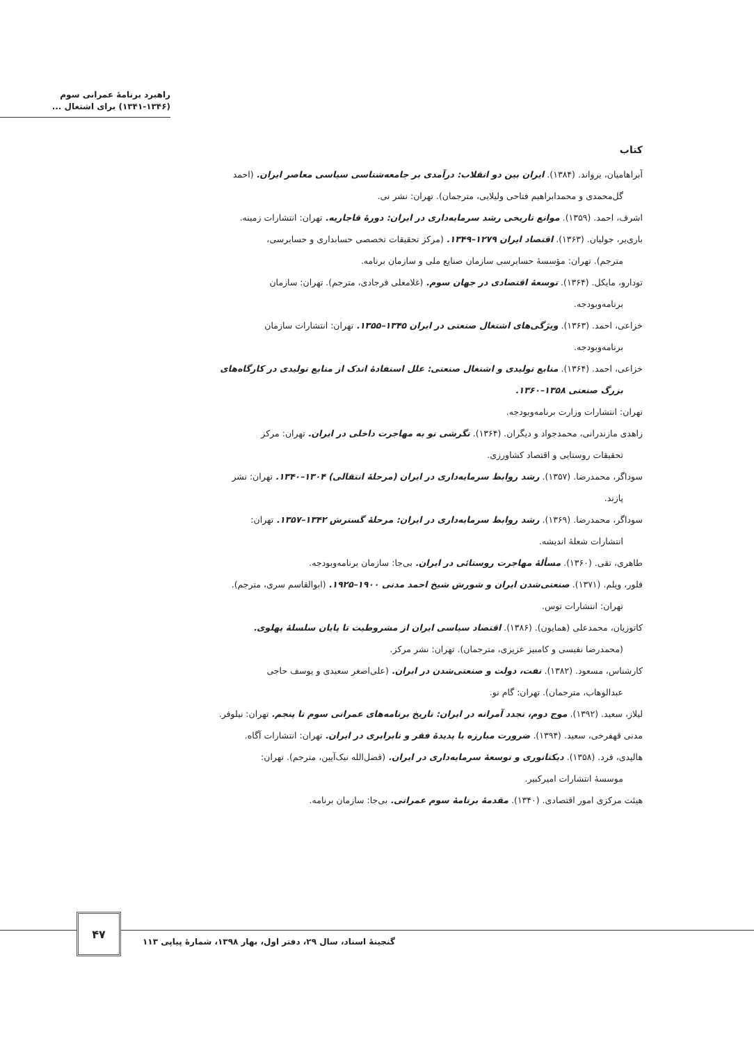راهبرد برنامۀ عمرانی سوم
(۱۳۴۱-۱۳۴۶) برای اشتغال ...
کتاب
آبراهامیان، یرواند. (۱۳۸۴). ایران بین دو انقلاب: درآمدی بر جامعه‌شناسی سیاسی معاصر ایران. (احمد
گل‌محمدی و محمدابراهیم فتاحی ولیلایی، مترجمان). تهران: نشر نی.
اشرف، احمد. (۱۳۵۹). موانع تاریخی رشد سرمایه‌داری در ایران: دورۀ قاجاریه. تهران: انتشارات زمینه.
باری‌یر، جولیان. (۱۳۶۳). اقتصاد ایران ۱۲۷۹–۱۳۴۹. (مرکز تحقیقات تخصصی حسابداری و حسابرسی،
مترجم). تهران: مؤسسۀ حسابرسی سازمان صنایع ملی و سازمان برنامه.
تودارو، مایکل. (۱۳۶۴). توسعۀ اقتصادی در جهان سوم. (غلامعلی فرجادی، مترجم). تهران: سازمان
برنامه‌وبودجه.
خزاعی، احمد. (۱۳۶۳). ویژگی‌های اشتغال صنعتی در ایران ۱۳۴۵–۱۳۵۵. تهران: انتشارات سازمان
برنامه‌وبودجه.
خزاعی، احمد. (۱۳۶۴). منابع تولیدی و اشتغال صنعتی: علل استفادۀ اندک از منابع تولیدی در کارگاه‌های
بزرگ صنعتی ۱۳۵۸–۱۳۶۰.
تهران: انتشارات وزارت برنامه‌وبودجه.
زاهدی مازندرانی، محمدجواد و دیگران. (۱۳۶۴). نگرشی نو به مهاجرت داخلی در ایران. تهران: مرکز
تحقیقات روستایی و اقتصاد کشاورزی.
سوداگر، محمدرضا. (۱۳۵۷). رشد روابط سرمایه‌داری در ایران (مرحلۀ انتقالی) ۱۳۰۴–۱۳۴۰. تهران: نشر
پازند.
سوداگر، محمدرضا. (۱۳۶۹). رشد روابط سرمایه‌داری در ایران: مرحلۀ گسترش ۱۳۴۲–۱۳۵۷. تهران:
انتشارات شعلۀ اندیشه.
طاهری، تقی. (۱۳۶۰). مسألۀ مهاجرت روستائی در ایران. بی‌جا: سازمان برنامه‌وبودجه.
فلور، ویلم. (۱۳۷۱). صنعتی‌شدن ایران و شورش شیخ احمد مدنی ۱۹۰۰–۱۹۲۵. (ابوالقاسم سری، مترجم).
تهران: انتشارات توس.
کاتوزیان، محمدعلی (همایون). (۱۳۸۶). اقتصاد سیاسی ایران از مشروطیت تا پایان سلسلۀ پهلوی.
(محمدرضا نفیسی و کامبیز عزیزی، مترجمان). تهران: نشر مرکز.
کارشناس، مسعود. (۱۳۸۲). نفت، دولت و صنعتی‌شدن در ایران. (علی‌اصغر سعیدی و یوسف حاجی
عبدالوهاب، مترجمان). تهران: گام نو.
لیلاز، سعید. (۱۳۹۲). موج دوم، تجدد آمرانه در ایران: تاریخ برنامه‌های عمرانی سوم تا پنجم. تهران: نیلوفر.
مدنی قهفرخی، سعید. (۱۳۹۴). ضرورت مبارزه با پدیدۀ فقر و نابرابری در ایران. تهران: انتشارات آگاه.
هالیدی، فرد. (۱۳۵۸). دیکتاتوری و توسعۀ سرمایه‌داری در ایران. (فضل‌الله نیک‌آیین، مترجم). تهران:
موسسۀ انتشارات امیرکبیر.
هیئت مرکزی امور اقتصادی. (۱۳۴۰). مقدمۀ برنامۀ سوم عمرانی. بی‌جا: سازمان برنامه.
۴۷
گنجینۀ اسناد، سال ۲۹، دفتر اول، بهار ۱۳۹۸، شمارۀ پیاپی ۱۱۳